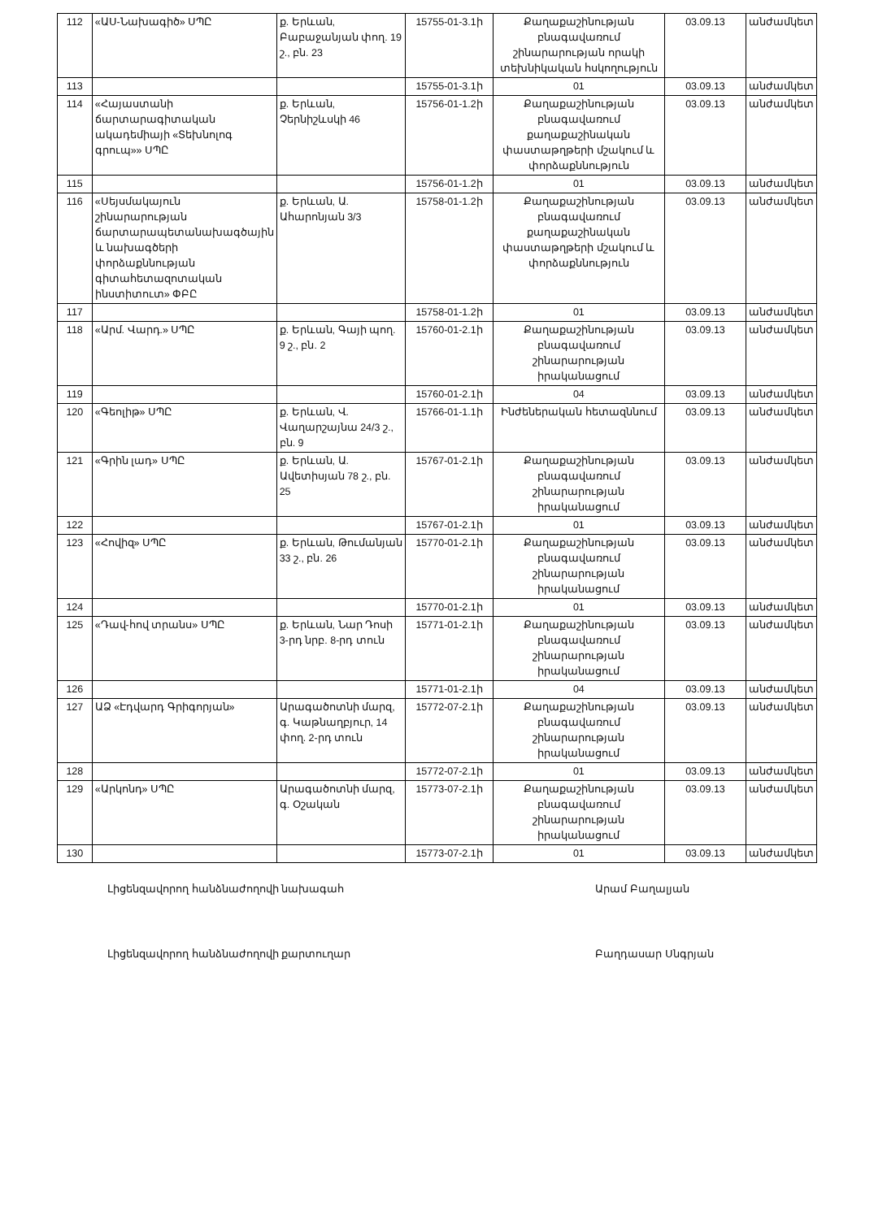| 112 | «ԱՍ-Նախագիծ» ՍՊԸ | ք. Երևան, Բաբաջանյան փող. 19 շ., բն. 23 | 15755-01-3.1ի | Քաղաքաշինության բնագավառում շինարարության որակի տեխնիկական հսկողություն | 03.09.13 | անժամկետ |
| 113 | | | 15755-01-3.1ի | 01 | 03.09.13 | անժամկետ |
| 114 | «Հայաստանի ճարտարագիտական ակադեմիայի «Տեխնոլոգ գրուպ»» ՍՊԸ | ք. Երևան, Չերնիշևսկի 46 | 15756-01-1.2ի | Քաղաքաշինության բնագավառում քաղաքաշինական փաստաթղթերի մշակում և փորձաքննություն | 03.09.13 | անժամկետ |
| 115 | | | 15756-01-1.2ի | 01 | 03.09.13 | անժամկետ |
| 116 | «Սեյսմակայուն շինարարության ճարտարապետանախագծային և նախագծերի փորձաքննության գիտահետազոտական ինստիտուտ» ՓԲԸ | ք. Երևան, Ա. Ահարոնյան 3/3 | 15758-01-1.2ի | Քաղաքաշինության բնագավառում քաղաքաշինական փաստաթղթերի մշակում և փորձաքննություն | 03.09.13 | անժամկետ |
| 117 | | | 15758-01-1.2ի | 01 | 03.09.13 | անժամկետ |
| 118 | «Արմ. Վարդ.» ՍՊԸ | ք. Երևան, Գայի պող. 9 շ., բն. 2 | 15760-01-2.1ի | Քաղաքաշինության բնագավառում շինարարության իրականացում | 03.09.13 | անժամկետ |
| 119 | | | 15760-01-2.1ի | 04 | 03.09.13 | անժամկետ |
| 120 | «Գեոլիթ» ՍՊԸ | ք. Երևան, Վ. Վաղարշայնա 24/3 շ., բն. 9 | 15766-01-1.1ի | Ինժեներական հետազննում | 03.09.13 | անժամկետ |
| 121 | «Գրին լադ» ՍՊԸ | ք. Երևան, Ա. Ավետիսյան 78 շ., բն. 25 | 15767-01-2.1ի | Քաղաքաշինության բնագավառում շինարարության իրականացում | 03.09.13 | անժամկետ |
| 122 | | | 15767-01-2.1ի | 01 | 03.09.13 | անժամկետ |
| 123 | «Հովիզ» ՍՊԸ | ք. Երևան, Թումանյան 33 շ., բն. 26 | 15770-01-2.1ի | Քաղաքաշինության բնագավառում շինարարության իրականացում | 03.09.13 | անժամկետ |
| 124 | | | 15770-01-2.1ի | 01 | 03.09.13 | անժամկետ |
| 125 | «Դավ-հով տրանս» ՍՊԸ | ք. Երևան, Նար Դոսի 3-րդ նրբ. 8-րդ տուն | 15771-01-2.1ի | Քաղաքաշինության բնագավառում շինարարության իրականացում | 03.09.13 | անժամկետ |
| 126 | | | 15771-01-2.1ի | 04 | 03.09.13 | անժամկետ |
| 127 | ԱՁ «Էդվարդ Գրիգորյան» | Արագածոտնի մարզ, գ. Կաթնաղբյուր, 14 փող. 2-րդ տուն | 15772-07-2.1ի | Քաղաքաշինության բնագավառում շինարարության իրականացում | 03.09.13 | անժամկետ |
| 128 | | | 15772-07-2.1ի | 01 | 03.09.13 | անժամկետ |
| 129 | «Արկոնդ» ՍՊԸ | Արագածոտնի մարզ, գ. Օշական | 15773-07-2.1ի | Քաղաքաշինության բնագավառում շինարարության իրականացում | 03.09.13 | անժամկետ |
| 130 | | | 15773-07-2.1ի | 01 | 03.09.13 | անժամկետ |
Լիցենզավորող հանձնաժողովի նախագահ Արամ Բաղալյան
Լիցենզավորող հանձնաժողովի քարտուղար Բաղդասար Սնգրյան